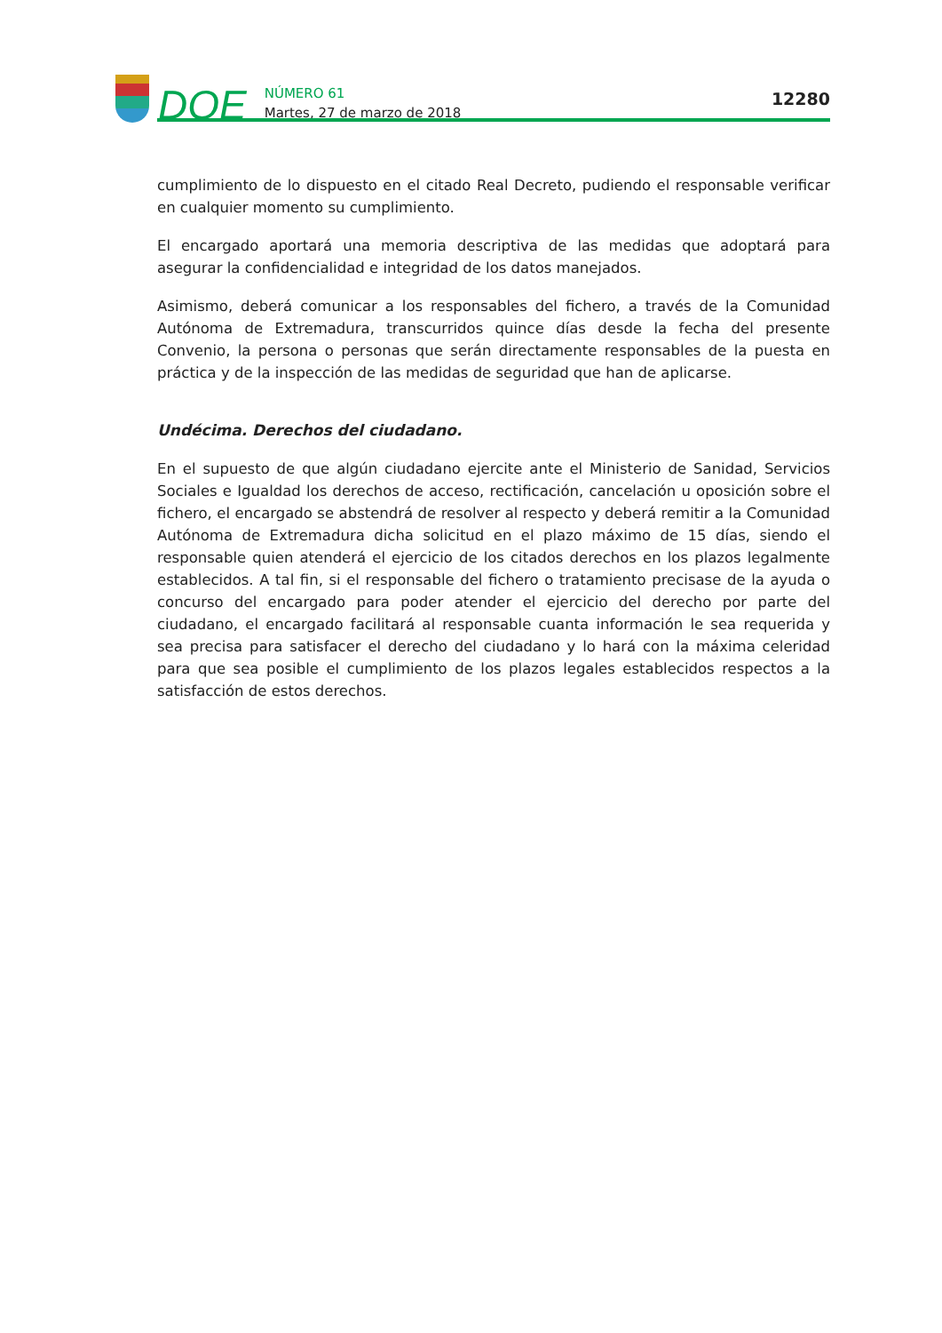DOE
NÚMERO 61
Martes, 27 de marzo de 2018
12280
cumplimiento de lo dispuesto en el citado Real Decreto, pudiendo el responsable verificar en cualquier momento su cumplimiento.
El encargado aportará una memoria descriptiva de las medidas que adoptará para asegurar la confidencialidad e integridad de los datos manejados.
Asimismo, deberá comunicar a los responsables del fichero, a través de la Comunidad Autónoma de Extremadura, transcurridos quince días desde la fecha del presente Convenio, la persona o personas que serán directamente responsables de la puesta en práctica y de la inspección de las medidas de seguridad que han de aplicarse.
Undécima. Derechos del ciudadano.
En el supuesto de que algún ciudadano ejercite ante el Ministerio de Sanidad, Servicios Sociales e Igualdad los derechos de acceso, rectificación, cancelación u oposición sobre el fichero, el encargado se abstendrá de resolver al respecto y deberá remitir a la Comunidad Autónoma de Extremadura dicha solicitud en el plazo máximo de 15 días, siendo el responsable quien atenderá el ejercicio de los citados derechos en los plazos legalmente establecidos. A tal fin, si el responsable del fichero o tratamiento precisase de la ayuda o concurso del encargado para poder atender el ejercicio del derecho por parte del ciudadano, el encargado facilitará al responsable cuanta información le sea requerida y sea precisa para satisfacer el derecho del ciudadano y lo hará con la máxima celeridad para que sea posible el cumplimiento de los plazos legales establecidos respectos a la satisfacción de estos derechos.